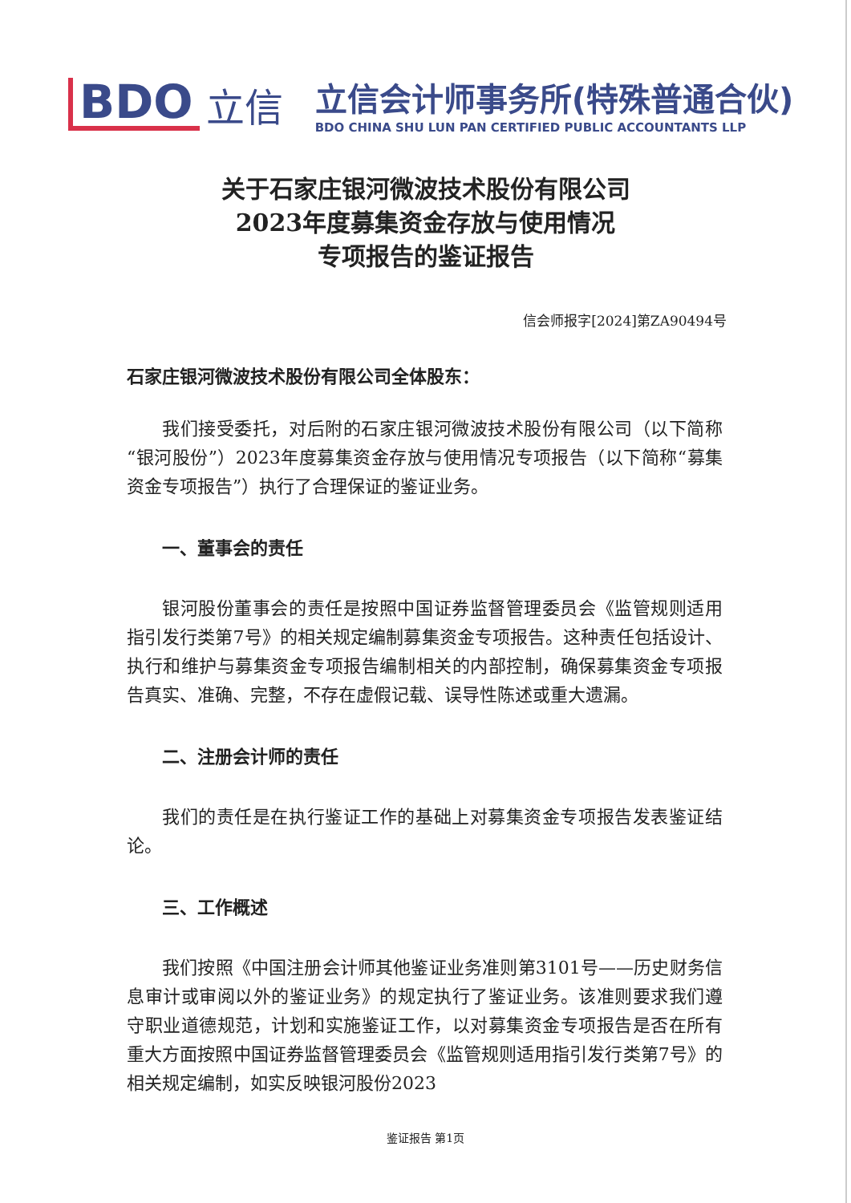BDO
立信
立信会计师事务所(特殊普通合伙)
BDO CHINA SHU LUN PAN CERTIFIED PUBLIC ACCOUNTANTS LLP
关于石家庄银河微波技术股份有限公司
2023年度募集资金存放与使用情况
专项报告的鉴证报告
信会师报字[2024]第ZA90494号
石家庄银河微波技术股份有限公司全体股东：
我们接受委托，对后附的石家庄银河微波技术股份有限公司（以下简称“银河股份”）2023年度募集资金存放与使用情况专项报告（以下简称“募集资金专项报告”）执行了合理保证的鉴证业务。
一、董事会的责任
银河股份董事会的责任是按照中国证券监督管理委员会《监管规则适用指引发行类第7号》的相关规定编制募集资金专项报告。这种责任包括设计、执行和维护与募集资金专项报告编制相关的内部控制，确保募集资金专项报告真实、准确、完整，不存在虚假记载、误导性陈述或重大遗漏。
二、注册会计师的责任
我们的责任是在执行鉴证工作的基础上对募集资金专项报告发表鉴证结论。
三、工作概述
我们按照《中国注册会计师其他鉴证业务准则第3101号——历史财务信息审计或审阅以外的鉴证业务》的规定执行了鉴证业务。该准则要求我们遵守职业道德规范，计划和实施鉴证工作，以对募集资金专项报告是否在所有重大方面按照中国证券监督管理委员会《监管规则适用指引发行类第7号》的相关规定编制，如实反映银河股份2023
鉴证报告 第1页